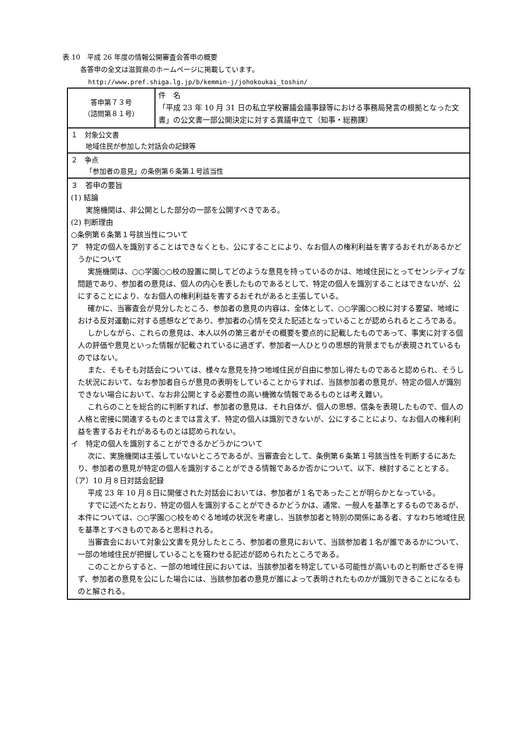表 10　平成 26 年度の情報公開審査会答申の概要
各答申の全文は滋賀県のホームページに掲載しています。
http://www.pref.shiga.lg.jp/b/kemmin-j/johokoukai_toshin/
| 答申第７３号 （諮問第８１号） | 件 名 「平成 23 年 10 月 31 日の私立学校審議会議事録等における事務局発言の根拠となった文書」の公文書一部公開決定に対する異議申立て（知事・総務課） |
| １ 対象公文書 地域住民が参加した対話会の記録等 | |
| ２ 争点 「参加者の意見」の条例第６条第１号該当性 | |
| ３ 答申の要旨 (1) 結論 実施機関は、非公開とした部分の一部を公開すべきである。 (2) 判断理由 ○条例第６条第１号該当性について ア 特定の個人を識別することはできなくとも、公にすることにより、なお個人の権利利益を害するおそれがあるかどうかについて 実施機関は、○○学園○○校の設置に関してどのような意見を持っているのかは、地域住民にとってセンシティブな問題であり、参加者の意見は、個人の内心を表したものであるとして、特定の個人を識別することはできないが、公にすることにより、なお個人の権利利益を害するおそれがあると主張している。 確かに、当審査会が見分したところ、参加者の意見の内容は、全体として、○○学園○○校に対する要望、地域における反対運動に対する感想などであり、参加者の心情を交えた記述となっていることが認められるところである。 しかしながら、これらの意見は、本人以外の第三者がその概要を要点的に記載したものであって、事実に対する個人の評価や意見といった情報が記載されているに過ぎず、参加者一人ひとりの思想的背景までもが表現されているものではない。 また、そもそも対話会については、様々な意見を持つ地域住民が自由に参加し得たものであると認められ、そうした状況において、なお参加者自らが意見の表明をしていることからすれば、当該参加者の意見が、特定の個人が識別できない場合において、なお非公開とする必要性の高い機微な情報であるものとは考え難い。 これらのことを総合的に判断すれば、参加者の意見は、それ自体が、個人の思想、信条を表現したもので、個人の人格と密接に関連するものとまでは言えず、特定の個人は識別できないが、公にすることにより、なお個人の権利利益を害するおそれがあるものとは認められない。 イ 特定の個人を識別することができるかどうかについて 次に、実施機関は主張していないところであるが、当審査会として、条例第６条第１号該当性を判断するにあたり、参加者の意見が特定の個人を識別することができる情報であるか否かについて、以下、検討することとする。 （ア）10 月８日対話会記録 平成 23 年 10 月８日に開催された対話会においては、参加者が１名であったことが明らかとなっている。 すでに述べたとおり、特定の個人を識別することができるかどうかは、通常、一般人を基準とするものであるが、本件については、○○学園○○校をめぐる地域の状況を考慮し、当該参加者と特別の関係にある者、すなわち地域住民を基準とすべきものであると思料される。 当審査会において対象公文書を見分したところ、参加者の意見において、当該参加者１名が誰であるかについて、一部の地域住民が把握していることを窺わせる記述が認められたところである。 このことからすると、一部の地域住民においては、当該参加者を特定している可能性が高いものと判断せざるを得ず、参加者の意見を公にした場合には、当該参加者の意見が誰によって表明されたものかが識別できることになるものと解される。 | |